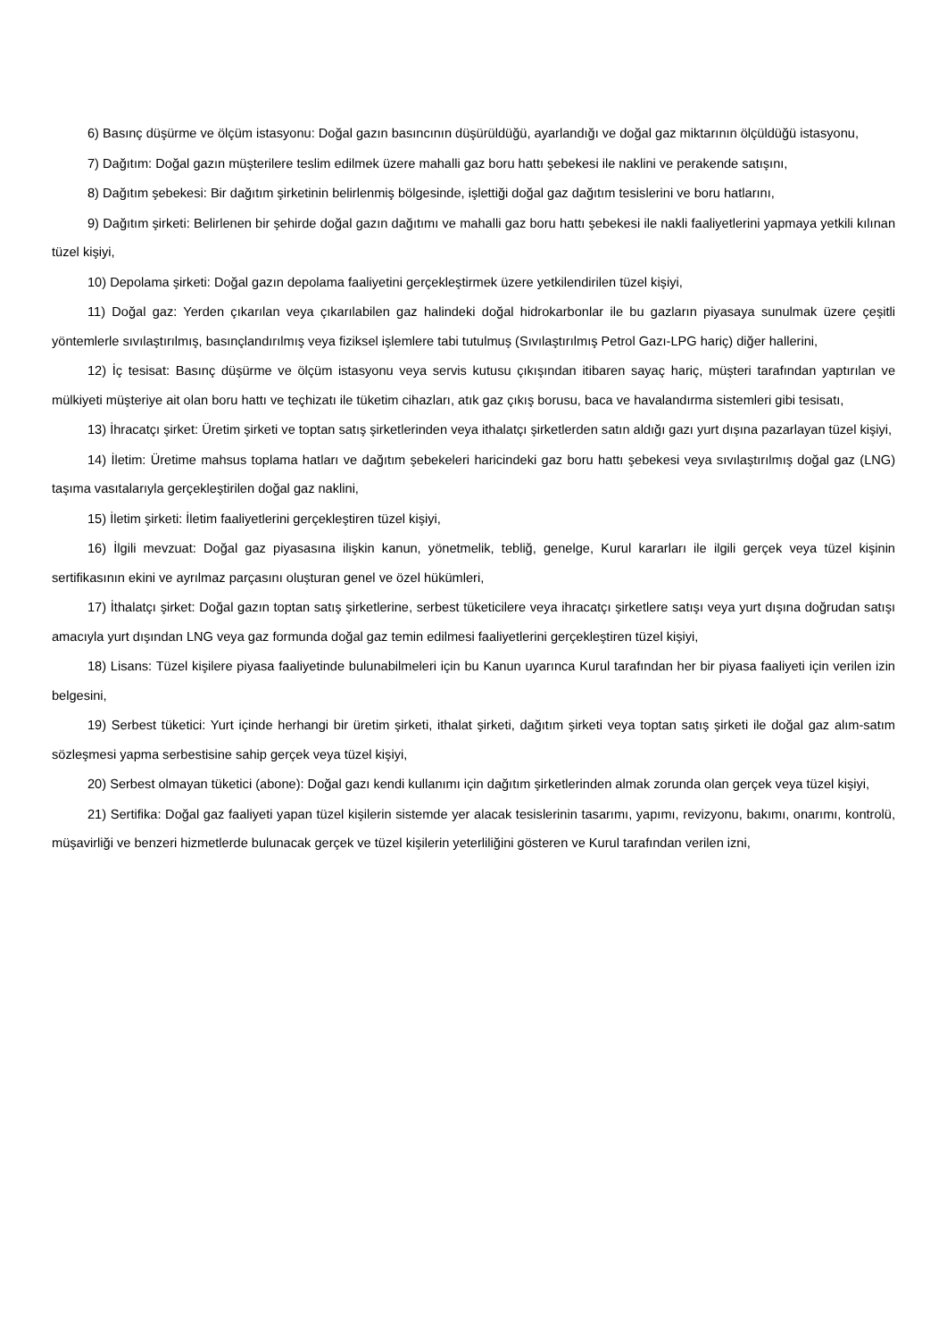6) Basınç düşürme ve ölçüm istasyonu: Doğal gazın basıncının düşürüldüğü, ayarlandığı ve doğal gaz miktarının ölçüldüğü istasyonu,
7) Dağıtım: Doğal gazın müşterilere teslim edilmek üzere mahalli gaz boru hattı şebekesi ile naklini ve perakende satışını,
8) Dağıtım şebekesi: Bir dağıtım şirketinin belirlenmiş bölgesinde, işlettiği doğal gaz dağıtım tesislerini ve boru hatlarını,
9) Dağıtım şirketi: Belirlenen bir şehirde doğal gazın dağıtımı ve mahalli gaz boru hattı şebekesi ile nakli faaliyetlerini yapmaya yetkili kılınan tüzel kişiyi,
10) Depolama şirketi: Doğal gazın depolama faaliyetini gerçekleştirmek üzere yetkilendirilen tüzel kişiyi,
11) Doğal gaz: Yerden çıkarılan veya çıkarılabilen gaz halindeki doğal hidrokarbonlar ile bu gazların piyasaya sunulmak üzere çeşitli yöntemlerle sıvılaştırılmış, basınçlandırılmış veya fiziksel işlemlere tabi tutulmuş (Sıvılaştırılmış Petrol Gazı-LPG hariç) diğer hallerini,
12) İç tesisat: Basınç düşürme ve ölçüm istasyonu veya servis kutusu çıkışından itibaren sayaç hariç, müşteri tarafından yaptırılan ve mülkiyeti müşteriye ait olan boru hattı ve teçhizatı ile tüketim cihazları, atık gaz çıkış borusu, baca ve havalandırma sistemleri gibi tesisatı,
13) İhracatçı şirket: Üretim şirketi ve toptan satış şirketlerinden veya ithalatçı şirketlerden satın aldığı gazı yurt dışına pazarlayan tüzel kişiyi,
14) İletim: Üretime mahsus toplama hatları ve dağıtım şebekeleri haricindeki gaz boru hattı şebekesi veya sıvılaştırılmış doğal gaz (LNG) taşıma vasıtalarıyla gerçekleştirilen doğal gaz naklini,
15) İletim şirketi: İletim faaliyetlerini gerçekleştiren tüzel kişiyi,
16) İlgili mevzuat: Doğal gaz piyasasına ilişkin kanun, yönetmelik, tebliğ, genelge, Kurul kararları ile ilgili gerçek veya tüzel kişinin sertifikasının ekini ve ayrılmaz parçasını oluşturan genel ve özel hükümleri,
17) İthalatçı şirket: Doğal gazın toptan satış şirketlerine, serbest tüketicilere veya ihracatçı şirketlere satışı veya yurt dışına doğrudan satışı amacıyla yurt dışından LNG veya gaz formunda doğal gaz temin edilmesi faaliyetlerini gerçekleştiren tüzel kişiyi,
18) Lisans: Tüzel kişilere piyasa faaliyetinde bulunabilmeleri için bu Kanun uyarınca Kurul tarafından her bir piyasa faaliyeti için verilen izin belgesini,
19) Serbest tüketici: Yurt içinde herhangi bir üretim şirketi, ithalat şirketi, dağıtım şirketi veya toptan satış şirketi ile doğal gaz alım-satım sözleşmesi yapma serbestisine sahip gerçek veya tüzel kişiyi,
20) Serbest olmayan tüketici (abone): Doğal gazı kendi kullanımı için dağıtım şirketlerinden almak zorunda olan gerçek veya tüzel kişiyi,
21) Sertifika: Doğal gaz faaliyeti yapan tüzel kişilerin sistemde yer alacak tesislerinin tasarımı, yapımı, revizyonu, bakımı, onarımı, kontrolü, müşavirliği ve benzeri hizmetlerde bulunacak gerçek ve tüzel kişilerin yeterliliğini gösteren ve Kurul tarafından verilen izni,